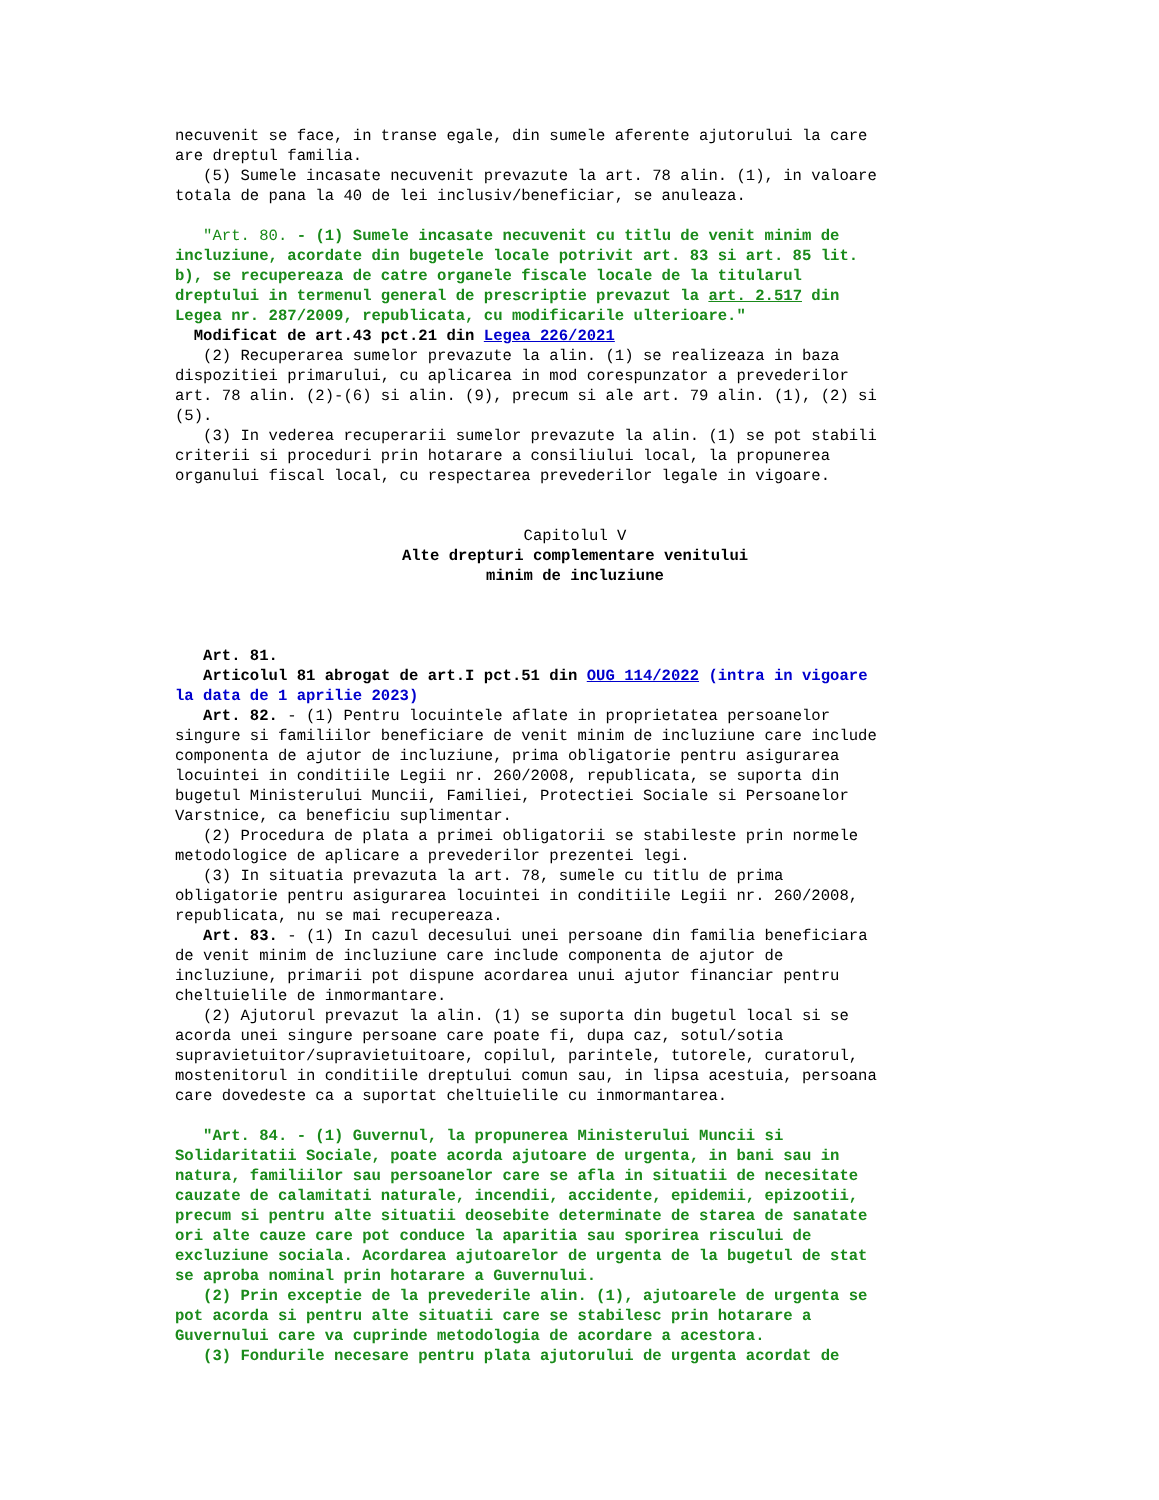necuvenit se face, in transe egale, din sumele aferente ajutorului la care are dreptul familia. (5) Sumele incasate necuvenit prevazute la art. 78 alin. (1), in valoare totala de pana la 40 de lei inclusiv/beneficiar, se anuleaza. "Art. 80. - (1) Sumele incasate necuvenit cu titlu de venit minim de incluziune, acordate din bugetele locale potrivit art. 83 si art. 85 lit. b), se recupereaza de catre organele fiscale locale de la titularul dreptului in termenul general de prescriptie prevazut la art. 2.517 din Legea nr. 287/2009, republicata, cu modificarile ulterioare." Modificat de art.43 pct.21 din Legea 226/2021 (2) Recuperarea sumelor prevazute la alin. (1) se realizeaza in baza dispozitiei primarului, cu aplicarea in mod corespunzator a prevederilor art. 78 alin. (2)-(6) si alin. (9), precum si ale art. 79 alin. (1), (2) si (5). (3) In vederea recuperarii sumelor prevazute la alin. (1) se pot stabili criterii si proceduri prin hotarare a consiliului local, la propunerea organului fiscal local, cu respectarea prevederilor legale in vigoare.
Capitolul V
Alte drepturi complementare venitului
minim de incluziune
Art. 81. Articolul 81 abrogat de art.I pct.51 din OUG 114/2022 (intra in vigoare la data de 1 aprilie 2023) Art. 82. - (1) Pentru locuintele aflate in proprietatea persoanelor singure si familiilor beneficiare de venit minim de incluziune care include componenta de ajutor de incluziune, prima obligatorie pentru asigurarea locuintei in conditiile Legii nr. 260/2008, republicata, se suporta din bugetul Ministerului Muncii, Familiei, Protectiei Sociale si Persoanelor Varstnice, ca beneficiu suplimentar. (2) Procedura de plata a primei obligatorii se stabileste prin normele metodologice de aplicare a prevederilor prezentei legi. (3) In situatia prevazuta la art. 78, sumele cu titlu de prima obligatorie pentru asigurarea locuintei in conditiile Legii nr. 260/2008, republicata, nu se mai recupereaza. Art. 83. - (1) In cazul decesului unei persoane din familia beneficiara de venit minim de incluziune care include componenta de ajutor de incluziune, primarii pot dispune acordarea unui ajutor financiar pentru cheltuielile de inmormantare. (2) Ajutorul prevazut la alin. (1) se suporta din bugetul local si se acorda unei singure persoane care poate fi, dupa caz, sotul/sotia supravietuitor/supravietuitoare, copilul, parintele, tutorele, curatorul, mostenitorul in conditiile dreptului comun sau, in lipsa acestuia, persoana care dovedeste ca a suportat cheltuielile cu inmormantarea. "Art. 84. - (1) Guvernul, la propunerea Ministerului Muncii si Solidaritatii Sociale, poate acorda ajutoare de urgenta, in bani sau in natura, familiilor sau persoanelor care se afla in situatii de necesitate cauzate de calamitati naturale, incendii, accidente, epidemii, epizootii, precum si pentru alte situatii deosebite determinate de starea de sanatate ori alte cauze care pot conduce la aparitia sau sporirea riscului de excluziune sociala. Acordarea ajutoarelor de urgenta de la bugetul de stat se aproba nominal prin hotarare a Guvernului. (2) Prin exceptie de la prevederile alin. (1), ajutoarele de urgenta se pot acorda si pentru alte situatii care se stabilesc prin hotarare a Guvernului care va cuprinde metodologia de acordare a acestora. (3) Fondurile necesare pentru plata ajutorului de urgenta acordat de